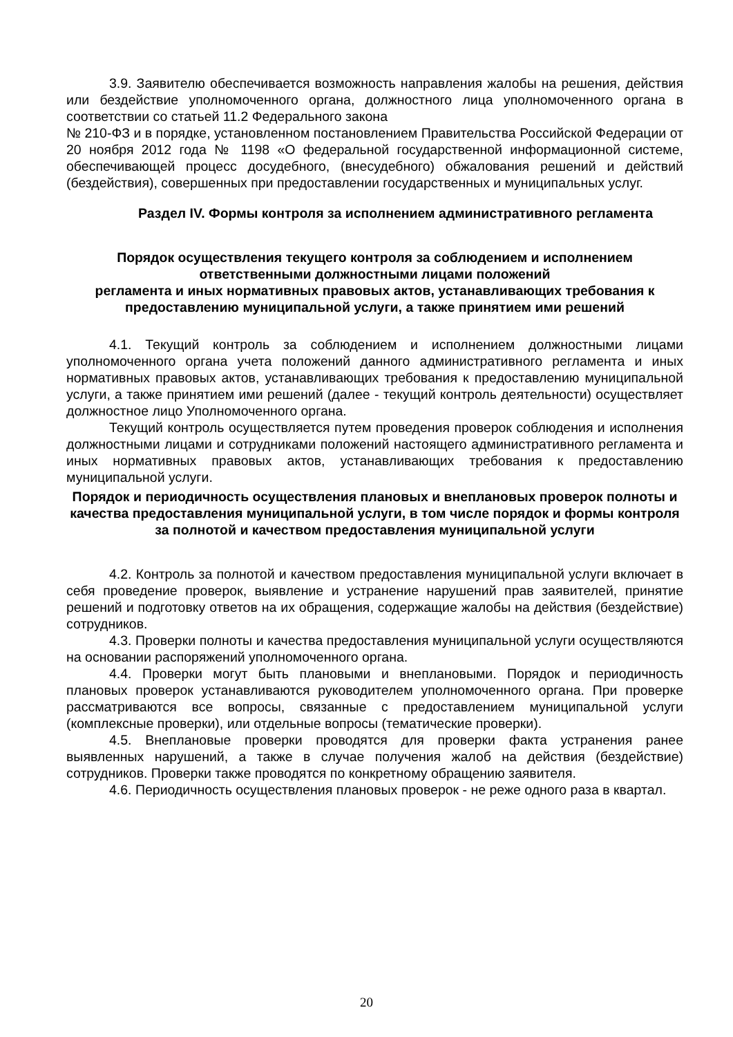3.9. Заявителю обеспечивается возможность направления жалобы на решения, действия или бездействие уполномоченного органа, должностного лица уполномоченного органа в соответствии со статьей 11.2 Федерального закона
№ 210-ФЗ и в порядке, установленном постановлением Правительства Российской Федерации от 20 ноября 2012 года № 1198 «О федеральной государственной информационной системе, обеспечивающей процесс досудебного, (внесудебного) обжалования решений и действий (бездействия), совершенных при предоставлении государственных и муниципальных услуг.
Раздел IV. Формы контроля за исполнением административного регламента
Порядок осуществления текущего контроля за соблюдением и исполнением ответственными должностными лицами положений
регламента и иных нормативных правовых актов, устанавливающих требования к предоставлению муниципальной услуги, а также принятием ими решений
4.1. Текущий контроль за соблюдением и исполнением должностными лицами уполномоченного органа учета положений данного административного регламента и иных нормативных правовых актов, устанавливающих требования к предоставлению муниципальной услуги, а также принятием ими решений (далее - текущий контроль деятельности) осуществляет должностное лицо Уполномоченного органа.
Текущий контроль осуществляется путем проведения проверок соблюдения и исполнения должностными лицами и сотрудниками положений настоящего административного регламента и иных нормативных правовых актов, устанавливающих требования к предоставлению муниципальной услуги.
Порядок и периодичность осуществления плановых и внеплановых проверок полноты и качества предоставления муниципальной услуги, в том числе порядок и формы контроля за полнотой и качеством предоставления муниципальной услуги
4.2. Контроль за полнотой и качеством предоставления муниципальной услуги включает в себя проведение проверок, выявление и устранение нарушений прав заявителей, принятие решений и подготовку ответов на их обращения, содержащие жалобы на действия (бездействие) сотрудников.
4.3. Проверки полноты и качества предоставления муниципальной услуги осуществляются на основании распоряжений уполномоченного органа.
4.4. Проверки могут быть плановыми и внеплановыми. Порядок и периодичность плановых проверок устанавливаются руководителем уполномоченного органа. При проверке рассматриваются все вопросы, связанные с предоставлением муниципальной услуги (комплексные проверки), или отдельные вопросы (тематические проверки).
4.5. Внеплановые проверки проводятся для проверки факта устранения ранее выявленных нарушений, а также в случае получения жалоб на действия (бездействие) сотрудников. Проверки также проводятся по конкретному обращению заявителя.
4.6. Периодичность осуществления плановых проверок - не реже одного раза в квартал.
20